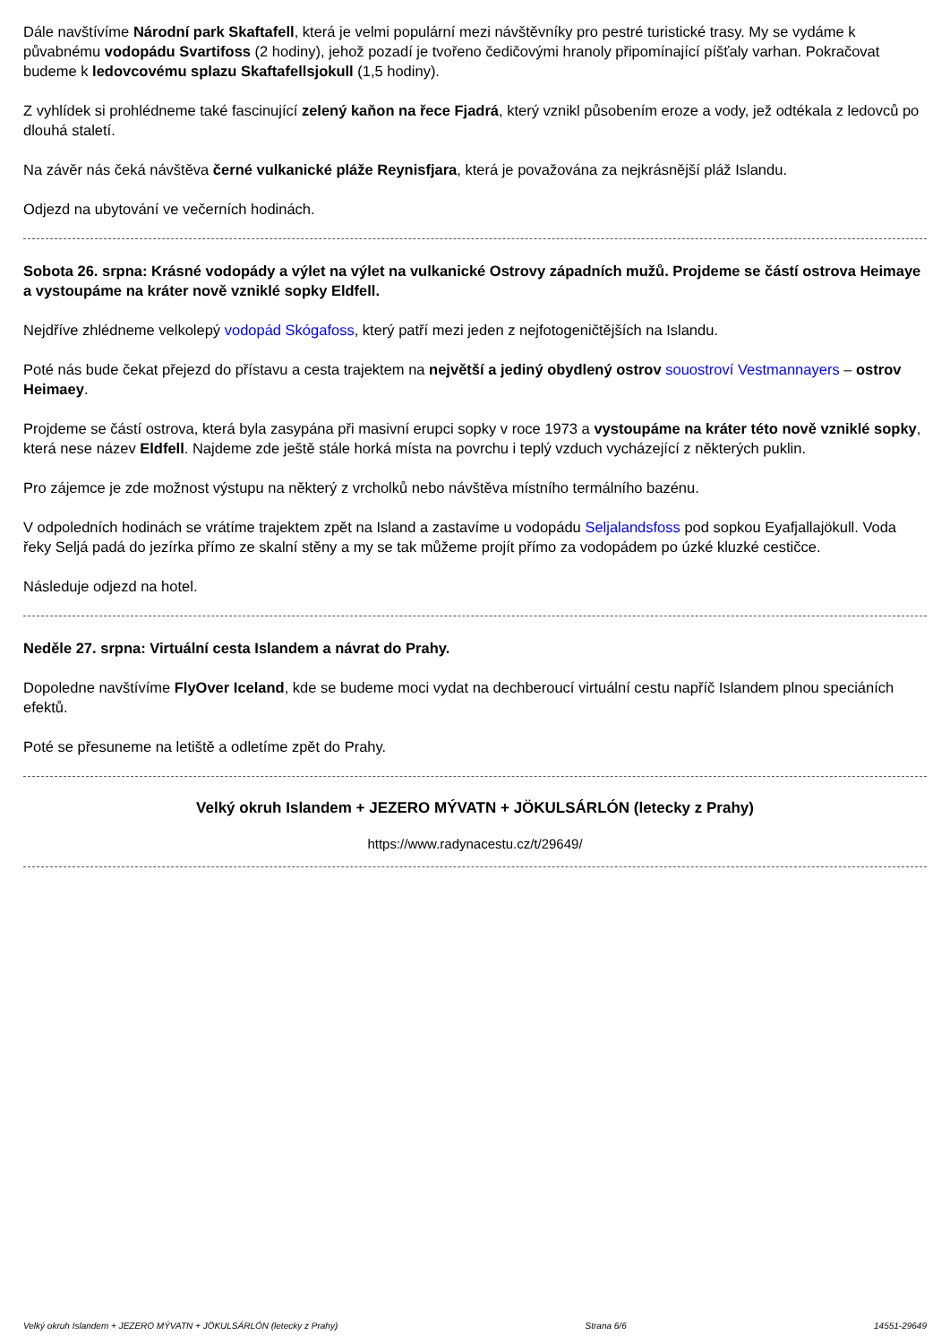Dále navštívíme Národní park Skaftafell, která je velmi populární mezi návštěvníky pro pestré turistické trasy. My se vydáme k půvabnému vodopádu Svartifoss (2 hodiny), jehož pozadí je tvořeno čedičovými hranoly připomínající píšťaly varhan. Pokračovat budeme k ledovcovému splazu Skaftafellsjokull (1,5 hodiny).
Z vyhlídek si prohlédneme také fascinující zelený kaňon na řece Fjadrá, který vznikl působením eroze a vody, jež odtékala z ledovců po dlouhá staletí.
Na závěr nás čeká návštěva černé vulkanické pláže Reynisfjara, která je považována za nejkrásnější pláž Islandu.
Odjezd na ubytování ve večerních hodinách.
Sobota 26. srpna: Krásné vodopády a výlet na výlet na vulkanické Ostrovy západních mužů. Projdeme se částí ostrova Heimaye a vystoupáme na kráter nově vzniklé sopky Eldfell.
Nejdříve zhlédneme velkolepý vodopád Skógafoss, který patří mezi jeden z nejfotogeničtějších na Islandu.
Poté nás bude čekat přejezd do přístavu a cesta trajektem na největší a jediný obydlený ostrov souostroví Vestmannayers – ostrov Heimaey.
Projdeme se částí ostrova, která byla zasypána při masivní erupci sopky v roce 1973 a vystoupáme na kráter této nově vzniklé sopky, která nese název Eldfell. Najdeme zde ještě stále horká místa na povrchu i teplý vzduch vycházející z některých puklin.
Pro zájemce je zde možnost výstupu na některý z vrcholků nebo návštěva místního termálního bazénu.
V odpoledních hodinách se vrátíme trajektem zpět na Island a zastavíme u vodopádu Seljalandsfoss pod sopkou Eyafjallajökull. Voda řeky Seljá padá do jezírka přímo ze skalní stěny a my se tak můžeme projít přímo za vodopádem po úzké kluzké cestičce.
Následuje odjezd na hotel.
Neděle 27. srpna: Virtuální cesta Islandem a návrat do Prahy.
Dopoledne navštívíme FlyOver Iceland, kde se budeme moci vydat na dechberoucí virtuální cestu napříč Islandem plnou speciáních efektů.
Poté se přesuneme na letiště a odletíme zpět do Prahy.
Velký okruh Islandem + JEZERO MÝVATN + JÖKULSÁRLÓN (letecky z Prahy)
https://www.radynacestu.cz/t/29649/
Velký okruh Islandem + JEZERO MÝVATN + JÖKULSÁRLÓN (letecky z Prahy) Strana 6/6 14551-29649